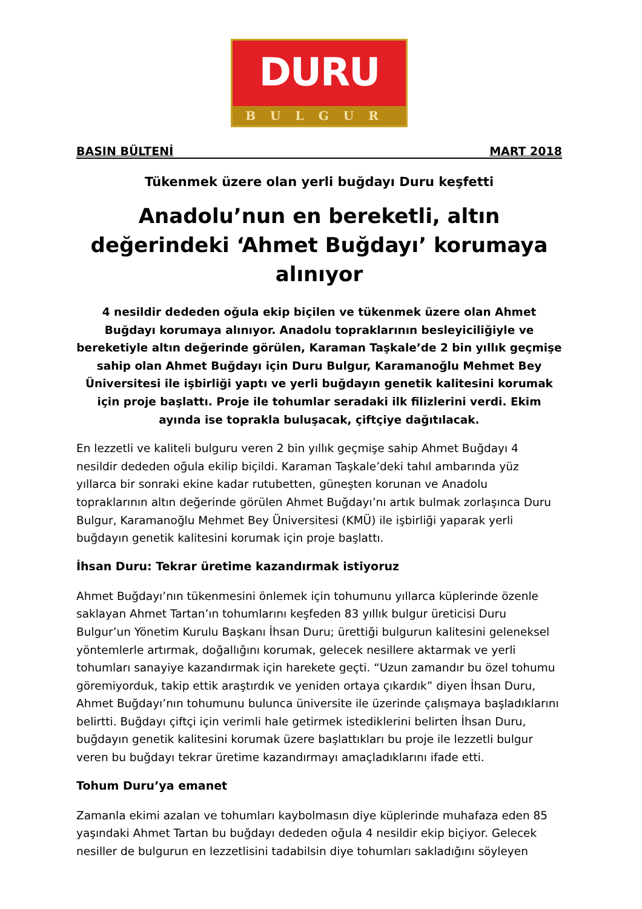DURU
BULGUR
BASIN BÜLTENİ MART 2018
Tükenmek üzere olan yerli buğdayı Duru keşfetti
Anadolu’nun en bereketli, altın değerindeki ‘Ahmet Buğdayı’ korumaya alınıyor
4 nesildir dededen oğula ekip biçilen ve tükenmek üzere olan Ahmet Buğdayı korumaya alınıyor. Anadolu topraklarının besleyiciliğiyle ve bereketiyle altın değerinde görülen, Karaman Taşkale’de 2 bin yıllık geçmişe sahip olan Ahmet Buğdayı için Duru Bulgur, Karamanoğlu Mehmet Bey Üniversitesi ile işbirliği yaptı ve yerli buğdayın genetik kalitesini korumak için proje başlattı. Proje ile tohumlar seradaki ilk filizlerini verdi. Ekim ayında ise toprakla buluşacak, çiftçiye dağıtılacak.
En lezzetli ve kaliteli bulguru veren 2 bin yıllık geçmişe sahip Ahmet Buğdayı 4 nesildir dededen oğula ekilip biçildi. Karaman Taşkale’deki tahıl ambarında yüz yıllarca bir sonraki ekine kadar rutubetten, güneşten korunan ve Anadolu topraklarının altın değerinde görülen Ahmet Buğdayı’nı artık bulmak zorlaşınca Duru Bulgur, Karamanoğlu Mehmet Bey Üniversitesi (KMÜ) ile işbirliği yaparak yerli buğdayın genetik kalitesini korumak için proje başlattı.
İhsan Duru: Tekrar üretime kazandırmak istiyoruz
Ahmet Buğdayı’nın tükenmesini önlemek için tohumunu yıllarca küplerinde özenle saklayan Ahmet Tartan’ın tohumlarını keşfeden 83 yıllık bulgur üreticisi Duru Bulgur’un Yönetim Kurulu Başkanı İhsan Duru; ürettiği bulgurun kalitesini geleneksel yöntemlerle artırmak, doğallığını korumak, gelecek nesillere aktarmak ve yerli tohumları sanayiye kazandırmak için harekete geçti. “Uzun zamandır bu özel tohumu göremiyorduk, takip ettik araştırdık ve yeniden ortaya çıkardık” diyen İhsan Duru, Ahmet Buğdayı’nın tohumunu bulunca üniversite ile üzerinde çalışmaya başladıklarını belirtti. Buğdayı çiftçi için verimli hale getirmek istediklerini belirten İhsan Duru, buğdayın genetik kalitesini korumak üzere başlattıkları bu proje ile lezzetli bulgur veren bu buğdayı tekrar üretime kazandırmayı amaçladıklarını ifade etti.
Tohum Duru’ya emanet
Zamanla ekimi azalan ve tohumları kaybolmasın diye küplerinde muhafaza eden 85 yaşındaki Ahmet Tartan bu buğdayı dededen oğula 4 nesildir ekip biçiyor. Gelecek nesiller de bulgurun en lezzetlisini tadabilsin diye tohumları sakladığını söyleyen